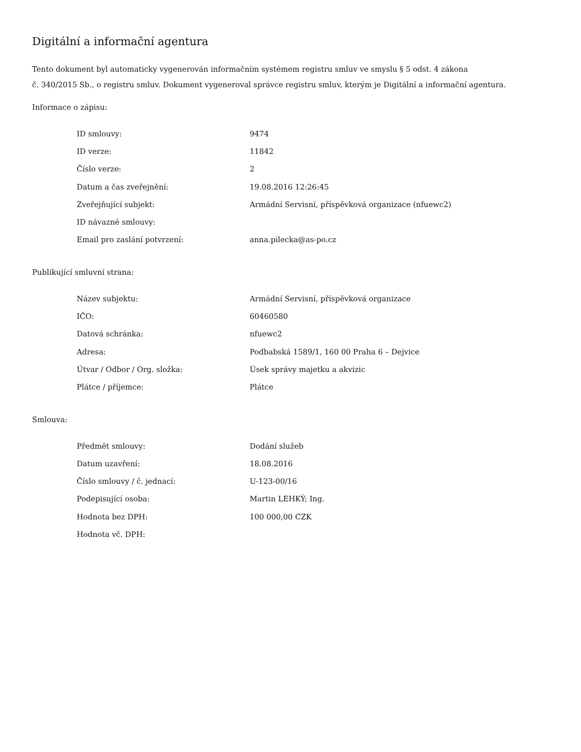Digitální a informační agentura
Tento dokument byl automaticky vygenerován informačním systémem registru smluv ve smyslu § 5 odst. 4 zákona
č. 340/2015 Sb., o registru smluv. Dokument vygeneroval správce registru smluv, kterým je Digitální a informační agentura.
Informace o zápisu:
| ID smlouvy: | 9474 |
| ID verze: | 11842 |
| Číslo verze: | 2 |
| Datum a čas zveřejnění: | 19.08.2016 12:26:45 |
| Zveřejňující subjekt: | Armádní Servisní, příspěvková organizace (nfuewc2) |
| ID návazné smlouvy: | |
| Email pro zaslání potvrzení: | anna.pilecka@as-po.cz |
Publikující smluvní strana:
| Název subjektu: | Armádní Servisní, příspěvková organizace |
| IČO: | 60460580 |
| Datová schránka: | nfuewc2 |
| Adresa: | Podbabská 1589/1, 160 00 Praha 6 – Dejvice |
| Útvar / Odbor / Org. složka: | Úsek správy majetku a akvizic |
| Plátce / příjemce: | Plátce |
Smlouva:
| Předmět smlouvy: | Dodání služeb |
| Datum uzavření: | 18.08.2016 |
| Číslo smlouvy / č. jednací: | U-123-00/16 |
| Podepisující osoba: | Martin LEHKÝ; Ing. |
| Hodnota bez DPH: | 100 000,00 CZK |
| Hodnota vč. DPH: | |